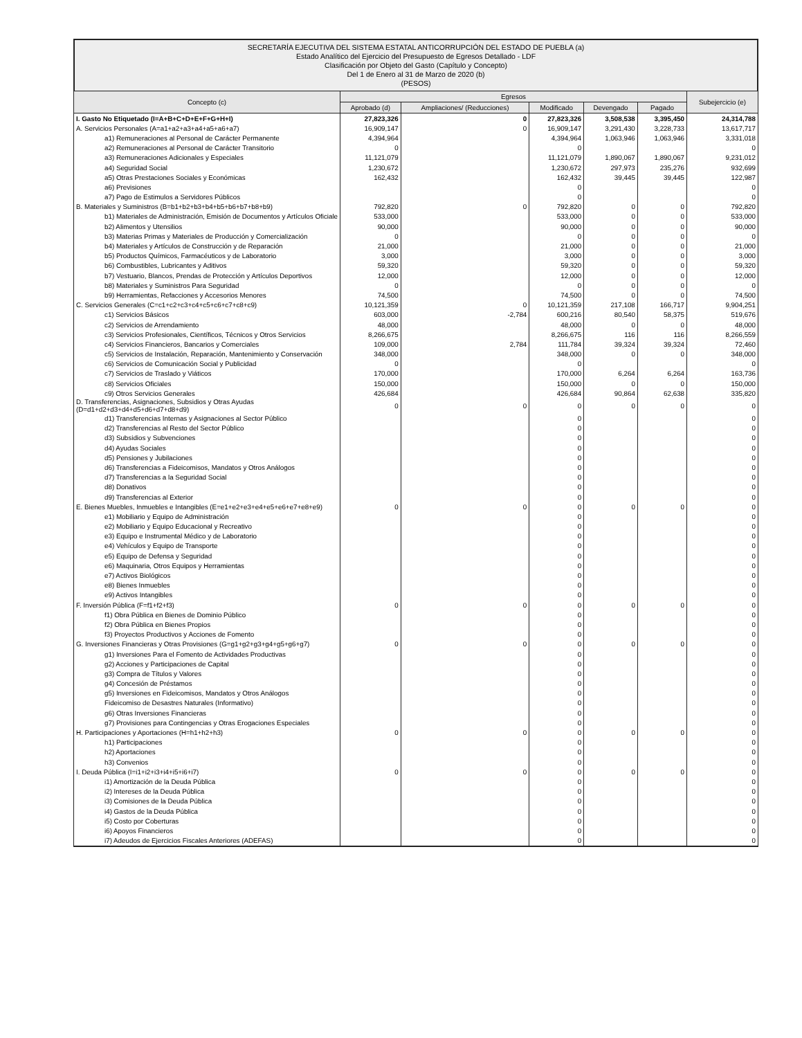SECRETARÍA EJECUTIVA DEL SISTEMA ESTATAL ANTICORRUPCIÓN DEL ESTADO DE PUEBLA (a)
Estado Analítico del Ejercicio del Presupuesto de Egresos Detallado - LDF
Clasificación por Objeto del Gasto (Capítulo y Concepto)
Del 1 de Enero al 31 de Marzo de 2020 (b)
(PESOS)
| Concepto (c) | Egresos | | | | | Subejercicio (e) |
| --- | --- | --- | --- | --- | --- | --- |
| | Aprobado (d) | Ampliaciones/ (Reducciones) | Modificado | Devengado | Pagado | |
| I. Gasto No Etiquetado (I=A+B+C+D+E+F+G+H+I) | 27,823,326 | 0 | 27,823,326 | 3,508,538 | 3,395,450 | 24,314,788 |
| A. Servicios Personales (A=a1+a2+a3+a4+a5+a6+a7) | 16,909,147 | 0 | 16,909,147 | 3,291,430 | 3,228,733 | 13,617,717 |
| a1) Remuneraciones al Personal de Carácter Permanente | 4,394,964 | | 4,394,964 | 1,063,946 | 1,063,946 | 3,331,018 |
| a2) Remuneraciones al Personal de Carácter Transitorio | 0 | | 0 | | | 0 |
| a3) Remuneraciones Adicionales y Especiales | 11,121,079 | | 11,121,079 | 1,890,067 | 1,890,067 | 9,231,012 |
| a4) Seguridad Social | 1,230,672 | | 1,230,672 | 297,973 | 235,276 | 932,699 |
| a5) Otras Prestaciones Sociales y Económicas | 162,432 | | 162,432 | 39,445 | 39,445 | 122,987 |
| a6) Previsiones | | | 0 | | | 0 |
| a7) Pago de Estimulos a Servidores Públicos | | | 0 | | | 0 |
| B. Materiales y Suministros (B=b1+b2+b3+b4+b5+b6+b7+b8+b9) | 792,820 | 0 | 792,820 | 0 | 0 | 792,820 |
| b1) Materiales de Administración, Emisión de Documentos y Artículos Oficiale | 533,000 | | 533,000 | 0 | 0 | 533,000 |
| b2) Alimentos y Utensilios | 90,000 | | 90,000 | 0 | 0 | 90,000 |
| b3) Materias Primas y Materiales de Producción y Comercialización | 0 | | 0 | 0 | 0 | 0 |
| b4) Materiales y Artículos de Construcción y de Reparación | 21,000 | | 21,000 | 0 | 0 | 21,000 |
| b5) Productos Químicos, Farmacéuticos y de Laboratorio | 3,000 | | 3,000 | 0 | 0 | 3,000 |
| b6) Combustibles, Lubricantes y Aditivos | 59,320 | | 59,320 | 0 | 0 | 59,320 |
| b7) Vestuario, Blancos, Prendas de Protección y Artículos Deportivos | 12,000 | | 12,000 | 0 | 0 | 12,000 |
| b8) Materiales y Suministros Para Seguridad | 0 | | 0 | 0 | 0 | 0 |
| b9) Herramientas, Refacciones y Accesorios Menores | 74,500 | | 74,500 | 0 | 0 | 74,500 |
| C. Servicios Generales (C=c1+c2+c3+c4+c5+c6+c7+c8+c9) | 10,121,359 | 0 | 10,121,359 | 217,108 | 166,717 | 9,904,251 |
| c1) Servicios Básicos | 603,000 | -2,784 | 600,216 | 80,540 | 58,375 | 519,676 |
| c2) Servicios de Arrendamiento | 48,000 | | 48,000 | 0 | 0 | 48,000 |
| c3) Servicios Profesionales, Científicos, Técnicos y Otros Servicios | 8,266,675 | | 8,266,675 | 116 | 116 | 8,266,559 |
| c4) Servicios Financieros, Bancarios y Comerciales | 109,000 | 2,784 | 111,784 | 39,324 | 39,324 | 72,460 |
| c5) Servicios de Instalación, Reparación, Mantenimiento y Conservación | 348,000 | | 348,000 | 0 | 0 | 348,000 |
| c6) Servicios de Comunicación Social y Publicidad | 0 | | 0 | | | 0 |
| c7) Servicios de Traslado y Viáticos | 170,000 | | 170,000 | 6,264 | 6,264 | 163,736 |
| c8) Servicios Oficiales | 150,000 | | 150,000 | 0 | 0 | 150,000 |
| c9) Otros Servicios Generales | 426,684 | | 426,684 | 90,864 | 62,638 | 335,820 |
| D. Transferencias, Asignaciones, Subsidios y Otras Ayudas (D=d1+d2+d3+d4+d5+d6+d7+d8+d9) | 0 | 0 | 0 | 0 | 0 | 0 |
| d1) Transferencias Internas y Asignaciones al Sector Público | | | 0 | | | 0 |
| d2) Transferencias al Resto del Sector Público | | | 0 | | | 0 |
| d3) Subsidios y Subvenciones | | | 0 | | | 0 |
| d4) Ayudas Sociales | | | 0 | | | 0 |
| d5) Pensiones y Jubilaciones | | | 0 | | | 0 |
| d6) Transferencias a Fideicomisos, Mandatos y Otros Análogos | | | 0 | | | 0 |
| d7) Transferencias a la Seguridad Social | | | 0 | | | 0 |
| d8) Donativos | | | 0 | | | 0 |
| d9) Transferencias al Exterior | | | 0 | | | 0 |
| E. Bienes Muebles, Inmuebles e Intangibles (E=e1+e2+e3+e4+e5+e6+e7+e8+e9) | 0 | 0 | 0 | 0 | 0 | 0 |
| e1) Mobiliario y Equipo de Administración | | | 0 | | | 0 |
| e2) Mobiliario y Equipo Educacional y Recreativo | | | 0 | | | 0 |
| e3) Equipo e Instrumental Médico y de Laboratorio | | | 0 | | | 0 |
| e4) Vehículos y Equipo de Transporte | | | 0 | | | 0 |
| e5) Equipo de Defensa y Seguridad | | | 0 | | | 0 |
| e6) Maquinaria, Otros Equipos y Herramientas | | | 0 | | | 0 |
| e7) Activos Biológicos | | | 0 | | | 0 |
| e8) Bienes Inmuebles | | | 0 | | | 0 |
| e9) Activos Intangibles | | | 0 | | | 0 |
| F. Inversión Pública (F=f1+f2+f3) | 0 | 0 | 0 | 0 | 0 | 0 |
| f1) Obra Pública en Bienes de Dominio Público | | | 0 | | | 0 |
| f2) Obra Pública en Bienes Propios | | | 0 | | | 0 |
| f3) Proyectos Productivos y Acciones de Fomento | | | 0 | | | 0 |
| G. Inversiones Financieras y Otras Provisiones (G=g1+g2+g3+g4+g5+g6+g7) | 0 | 0 | 0 | 0 | 0 | 0 |
| g1) Inversiones Para el Fomento de Actividades Productivas | | | 0 | | | 0 |
| g2) Acciones y Participaciones de Capital | | | 0 | | | 0 |
| g3) Compra de Títulos y Valores | | | 0 | | | 0 |
| g4) Concesión de Préstamos | | | 0 | | | 0 |
| g5) Inversiones en Fideicomisos, Mandatos y Otros Análogos | | | 0 | | | 0 |
| Fideicomiso de Desastres Naturales (Informativo) | | | 0 | | | 0 |
| g6) Otras Inversiones Financieras | | | 0 | | | 0 |
| g7) Provisiones para Contingencias y Otras Erogaciones Especiales | | | 0 | | | 0 |
| H. Participaciones y Aportaciones (H=h1+h2+h3) | 0 | 0 | 0 | 0 | 0 | 0 |
| h1) Participaciones | | | 0 | | | 0 |
| h2) Aportaciones | | | 0 | | | 0 |
| h3) Convenios | | | 0 | | | 0 |
| I. Deuda Pública (I=i1+i2+i3+i4+i5+i6+i7) | 0 | 0 | 0 | 0 | 0 | 0 |
| i1) Amortización de la Deuda Pública | | | 0 | | | 0 |
| i2) Intereses de la Deuda Pública | | | 0 | | | 0 |
| i3) Comisiones de la Deuda Pública | | | 0 | | | 0 |
| i4) Gastos de la Deuda Pública | | | 0 | | | 0 |
| i5) Costo por Coberturas | | | 0 | | | 0 |
| i6) Apoyos Financieros | | | 0 | | | 0 |
| i7) Adeudos de Ejercicios Fiscales Anteriores (ADEFAS) | | | 0 | | | 0 |